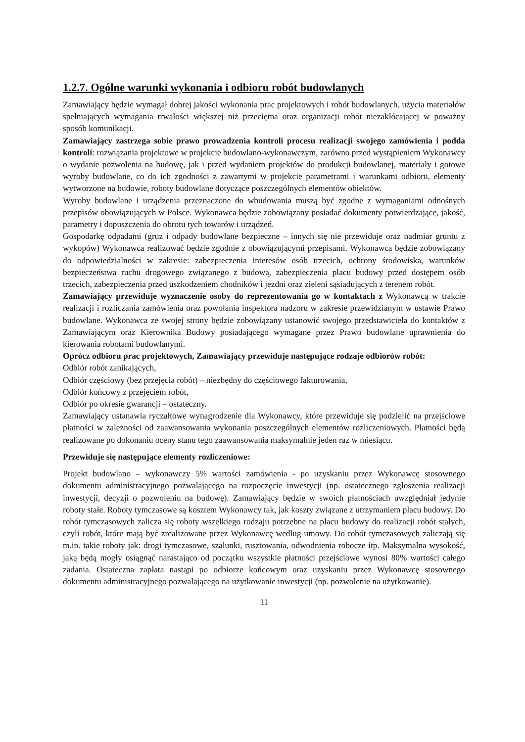1.2.7. Ogólne warunki wykonania i odbioru robót budowlanych
Zamawiający będzie wymagał dobrej jakości wykonania prac projektowych i robót budowlanych, użycia materiałów spełniających wymagania trwałości większej niż przeciętna oraz organizacji robót niezakłócającej w poważny sposób komunikacji.
Zamawiający zastrzega sobie prawo prowadzenia kontroli procesu realizacji swojego zamówienia i podda kontroli: rozwiązania projektowe w projekcie budowlano-wykonawczym, zarówno przed wystąpieniem Wykonawcy o wydanie pozwolenia na budowę, jak i przed wydaniem projektów do produkcji budowlanej, materiały i gotowe wyroby budowlane, co do ich zgodności z zawartymi w projekcie parametrami i warunkami odbioru, elementy wytworzone na budowie, roboty budowlane dotyczące poszczególnych elementów obiektów.
Wyroby budowlane i urządzenia przeznaczone do wbudowania muszą być zgodne z wymaganiami odnośnych przepisów obowiązujących w Polsce. Wykonawca będzie zobowiązany posiadać dokumenty potwierdzające, jakość, parametry i dopuszczenia do obrotu tych towarów i urządzeń.
Gospodarkę odpadami (gruz i odpady budowlane bezpieczne – innych się nie przewiduje oraz nadmiar gruntu z wykopów) Wykonawca realizować będzie zgodnie z obowiązującymi przepisami. Wykonawca będzie zobowiązany do odpowiedzialności w zakresie: zabezpieczenia interesów osób trzecich, ochrony środowiska, warunków bezpieczeństwa ruchu drogowego związanego z budową, zabezpieczenia placu budowy przed dostępem osób trzecich, zabezpieczenia przed uszkodzeniem chodników i jezdni oraz zieleni sąsiadujących z terenem robót.
Zamawiający przewiduje wyznaczenie osoby do reprezentowania go w kontaktach z Wykonawcą w trakcie realizacji i rozliczania zamówienia oraz powołania inspektora nadzoru w zakresie przewidzianym w ustawie Prawo budowlane. Wykonawca ze swojej strony będzie zobowiązany ustanowić swojego przedstawiciela do kontaktów z Zamawiającym oraz Kierownika Budowy posiadającego wymagane przez Prawo budowlane uprawnienia do kierowania robotami budowlanymi.
Oprócz odbioru prac projektowych, Zamawiający przewiduje następujące rodzaje odbiorów robót:
Odbiór robót zanikających,
Odbiór częściowy (bez przejęcia robót) – niezbędny do częściowego fakturowania,
Odbiór końcowy z przejęciem robót,
Odbiór po okresie gwarancji – ostateczny.
Zamawiający ustanawia ryczałtowe wynagrodzenie dla Wykonawcy, które przewiduje się podzielić na przejściowe płatności w zależności od zaawansowania wykonania poszczególnych elementów rozliczeniowych. Płatności będą realizowane po dokonaniu oceny stanu tego zaawansowania maksymalnie jeden raz w miesiącu.
Przewiduje się następujące elementy rozliczeniowe:
Projekt budowlano – wykonawczy 5% wartości zamówienia - po uzyskaniu przez Wykonawcę stosownego dokumentu administracyjnego pozwalającego na rozpoczęcie inwestycji (np. ostatecznego zgłoszenia realizacji inwestycji, decyzji o pozwoleniu na budowę). Zamawiający będzie w swoich płatnościach uwzględniał jedynie roboty stałe. Roboty tymczasowe są kosztem Wykonawcy tak, jak koszty związane z utrzymaniem placu budowy. Do robót tymczasowych zalicza się roboty wszelkiego rodzaju potrzebne na placu budowy do realizacji robót stałych, czyli robót, które mają być zrealizowane przez Wykonawcę według umowy. Do robót tymczasowych zaliczają się m.in. takie roboty jak: drogi tymczasowe, szalunki, rusztowania, odwodnienia robocze itp. Maksymalna wysokość, jaką będą mogły osiągnąć narastająco od początku wszystkie płatności przejściowe wynosi 80% wartości całego zadania. Ostateczna zapłata nastąpi po odbiorze końcowym oraz uzyskaniu przez Wykonawcę stosownego dokumentu administracyjnego pozwalającego na użytkowanie inwestycji (np. pozwolenie na użytkowanie).
11